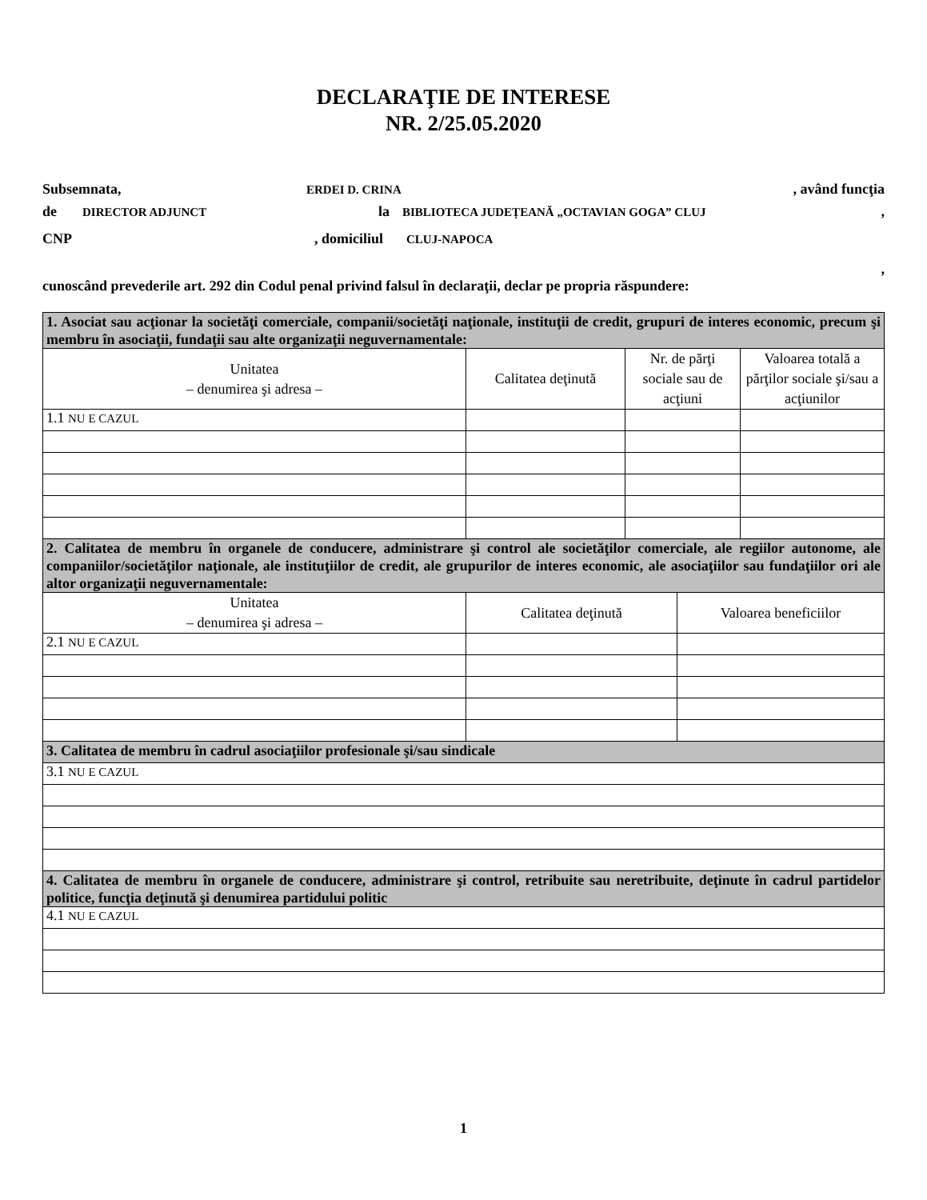DECLARAŢIE DE INTERESE
NR. 2/25.05.2020
Subsemnata, ERDEI D. CRINA, având funcţia
de DIRECTOR ADJUNCT la BIBLIOTECA JUDEȚEANĂ „OCTAVIAN GOGA” CLUJ,
CNP, domiciliul CLUJ-NAPOCA
,
cunoscând prevederile art. 292 din Codul penal privind falsul în declaraţii, declar pe propria răspundere:
| 1. Asociat sau acţionar la societăţi comerciale, companii/societăţi naţionale, instituţii de credit, grupuri de interes economic, precum şi membru în asociaţii, fundaţii sau alte organizaţii neguvernamentale: | | | |
| Unitatea – denumirea şi adresa – | Calitatea deţinută | Nr. de părţi sociale sau de acţiuni | Valoarea totală a părţilor sociale şi/sau a acţiunilor |
| 1.1 NU E CAZUL | | | |
| 2. Calitatea de membru în organele de conducere, administrare şi control ale societăţilor comerciale, ale regiilor autonome, ale companiilor/societăţilor naţionale, ale instituţiilor de credit, ale grupurilor de interes economic, ale asociaţiilor sau fundaţiilor ori ale altor organizaţii neguvernamentale: | | |
| Unitatea – denumirea şi adresa – | Calitatea deţinută | Valoarea beneficiilor |
| 2.1 NU E CAZUL | | |
| 3. Calitatea de membru în cadrul asociaţiilor profesionale şi/sau sindicale |
| 3.1 NU E CAZUL |
| 4. Calitatea de membru în organele de conducere, administrare şi control, retribuite sau neretribuite, deţinute în cadrul partidelor politice, funcţia deţinută şi denumirea partidului politic |
| 4.1 NU E CAZUL |
1